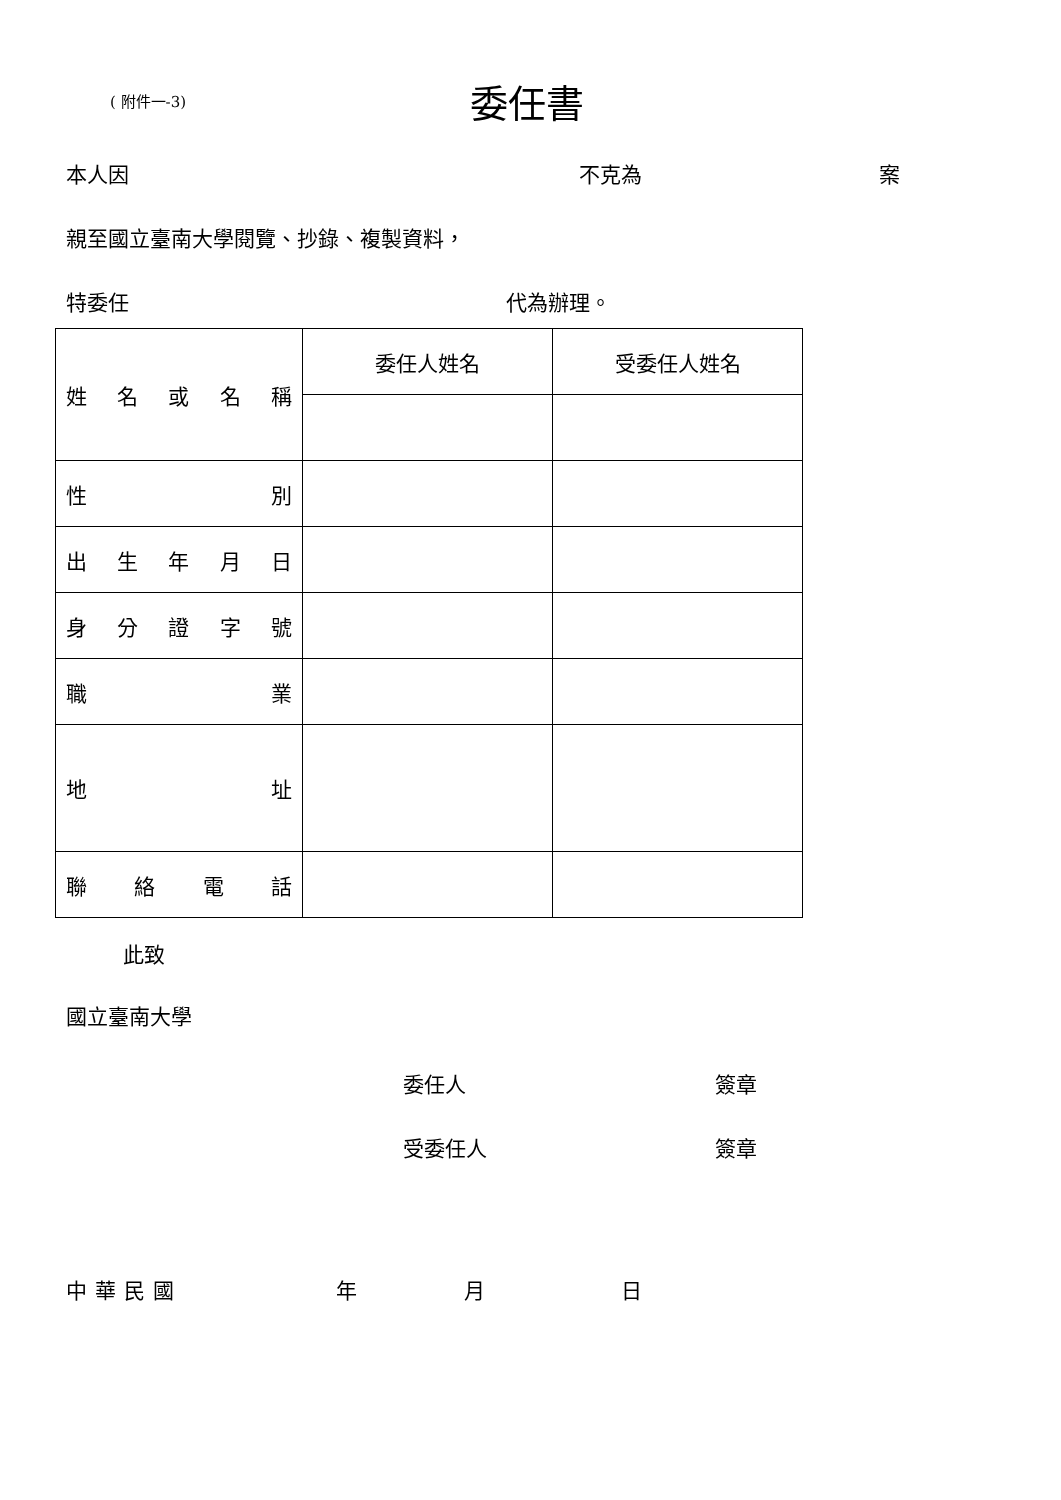( 附件一-3)
委任書
本人因 不克為 案
親至國立臺南大學閱覽、抄錄、複製資料，
特委任 代為辦理。
| 姓 名 或 名 稱 | 委任人姓名 | 受委任人姓名 |
| 性 別 | | |
| 出 生 年 月 日 | | |
| 身 分 證 字 號 | | |
| 職 業 | | |
| 地 址 | | |
| 聯 絡 電 話 | | |
此致
國立臺南大學
委任人 簽章
受委任人 簽章
中華民國 年 月 日